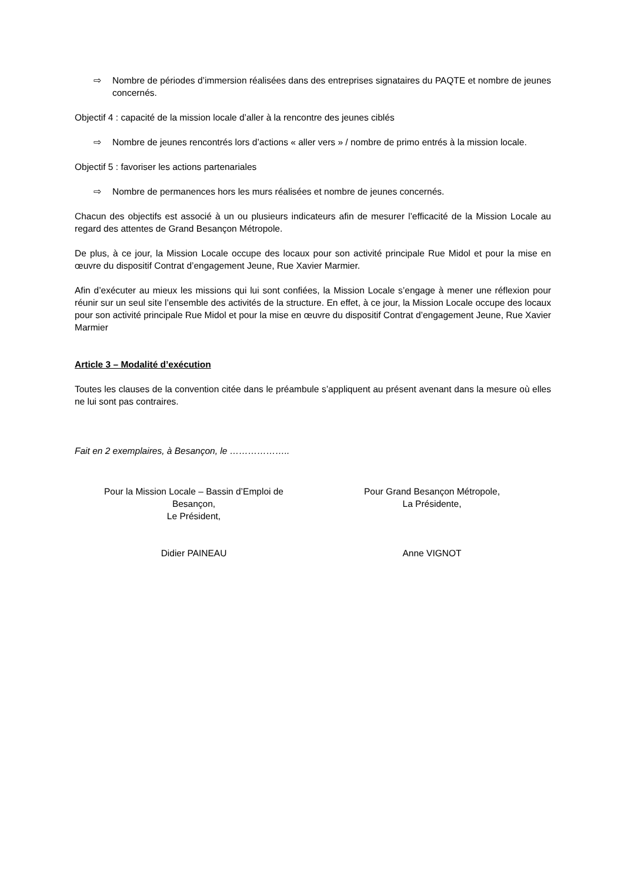⇨ Nombre de périodes d’immersion réalisées dans des entreprises signataires du PAQTE et nombre de jeunes concernés.
Objectif 4 : capacité de la mission locale d’aller à la rencontre des jeunes ciblés
⇨ Nombre de jeunes rencontrés lors d’actions « aller vers » / nombre de primo entrés à la mission locale.
Objectif 5 : favoriser les actions partenariales
⇨ Nombre de permanences hors les murs réalisées et nombre de jeunes concernés.
Chacun des objectifs est associé à un ou plusieurs indicateurs afin de mesurer l’efficacité de la Mission Locale au regard des attentes de Grand Besançon Métropole.
De plus, à ce jour, la Mission Locale occupe des locaux pour son activité principale Rue Midol et pour la mise en œuvre du dispositif Contrat d’engagement Jeune, Rue Xavier Marmier.
Afin d’exécuter au mieux les missions qui lui sont confiées, la Mission Locale s’engage à mener une réflexion pour réunir sur un seul site l’ensemble des activités de la structure. En effet, à ce jour, la Mission Locale occupe des locaux pour son activité principale Rue Midol et pour la mise en œuvre du dispositif Contrat d’engagement Jeune, Rue Xavier Marmier
Article 3 – Modalité d’exécution
Toutes les clauses de la convention citée dans le préambule s’appliquent au présent avenant dans la mesure où elles ne lui sont pas contraires.
Fait en 2 exemplaires, à Besançon, le ………………..
Pour la Mission Locale – Bassin d’Emploi de
Besançon,
Le Président,
Didier PAINEAU
Pour Grand Besançon Métropole,
La Présidente,
Anne VIGNOT